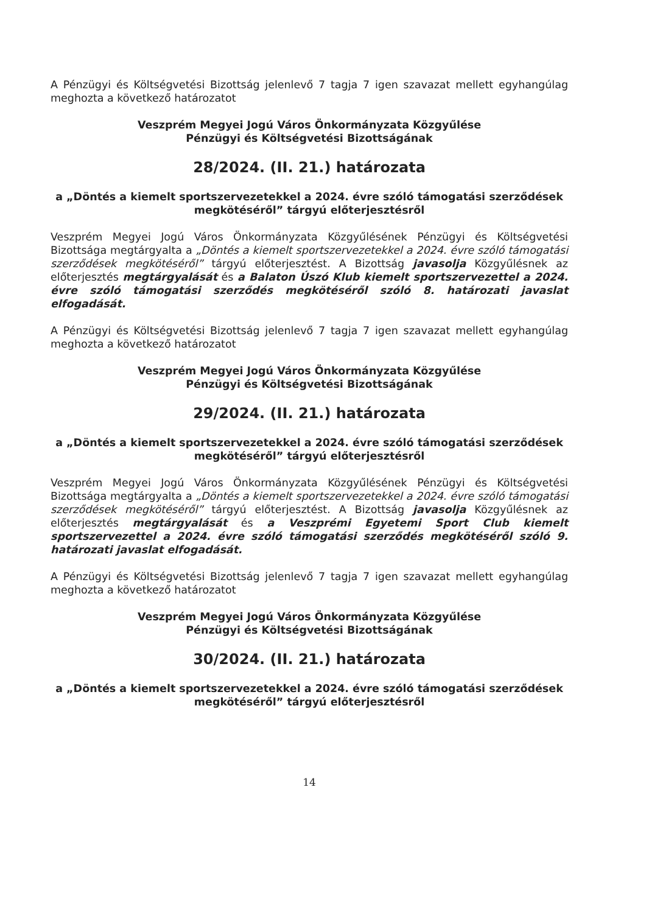A Pénzügyi és Költségvetési Bizottság jelenlevő 7 tagja 7 igen szavazat mellett egyhangúlag meghozta a következő határozatot
Veszprém Megyei Jogú Város Önkormányzata Közgyűlése
Pénzügyi és Költségvetési Bizottságának
28/2024. (II. 21.) határozata
a „Döntés a kiemelt sportszervezetekkel a 2024. évre szóló támogatási szerződések megkötéséről” tárgyú előterjesztésről
Veszprém Megyei Jogú Város Önkormányzata Közgyűlésének Pénzügyi és Költségvetési Bizottsága megtárgyalta a „Döntés a kiemelt sportszervezetekkel a 2024. évre szóló támogatási szerződések megkötéséről” tárgyú előterjesztést. A Bizottság javasolja Közgyűlésnek az előterjesztés megtárgyalását és a Balaton Úszó Klub kiemelt sportszervezettel a 2024. évre szóló támogatási szerződés megkötéséről szóló 8. határozati javaslat elfogadását.
A Pénzügyi és Költségvetési Bizottság jelenlevő 7 tagja 7 igen szavazat mellett egyhangúlag meghozta a következő határozatot
Veszprém Megyei Jogú Város Önkormányzata Közgyűlése
Pénzügyi és Költségvetési Bizottságának
29/2024. (II. 21.) határozata
a „Döntés a kiemelt sportszervezetekkel a 2024. évre szóló támogatási szerződések megkötéséről” tárgyú előterjesztésről
Veszprém Megyei Jogú Város Önkormányzata Közgyűlésének Pénzügyi és Költségvetési Bizottsága megtárgyalta a „Döntés a kiemelt sportszervezetekkel a 2024. évre szóló támogatási szerződések megkötéséről” tárgyú előterjesztést. A Bizottság javasolja Közgyűlésnek az előterjesztés megtárgyalását és a Veszprémi Egyetemi Sport Club kiemelt sportszervezettel a 2024. évre szóló támogatási szerződés megkötéséről szóló 9. határozati javaslat elfogadását.
A Pénzügyi és Költségvetési Bizottság jelenlevő 7 tagja 7 igen szavazat mellett egyhangúlag meghozta a következő határozatot
Veszprém Megyei Jogú Város Önkormányzata Közgyűlése
Pénzügyi és Költségvetési Bizottságának
30/2024. (II. 21.) határozata
a „Döntés a kiemelt sportszervezetekkel a 2024. évre szóló támogatási szerződések megkötéséről” tárgyú előterjesztésről
14